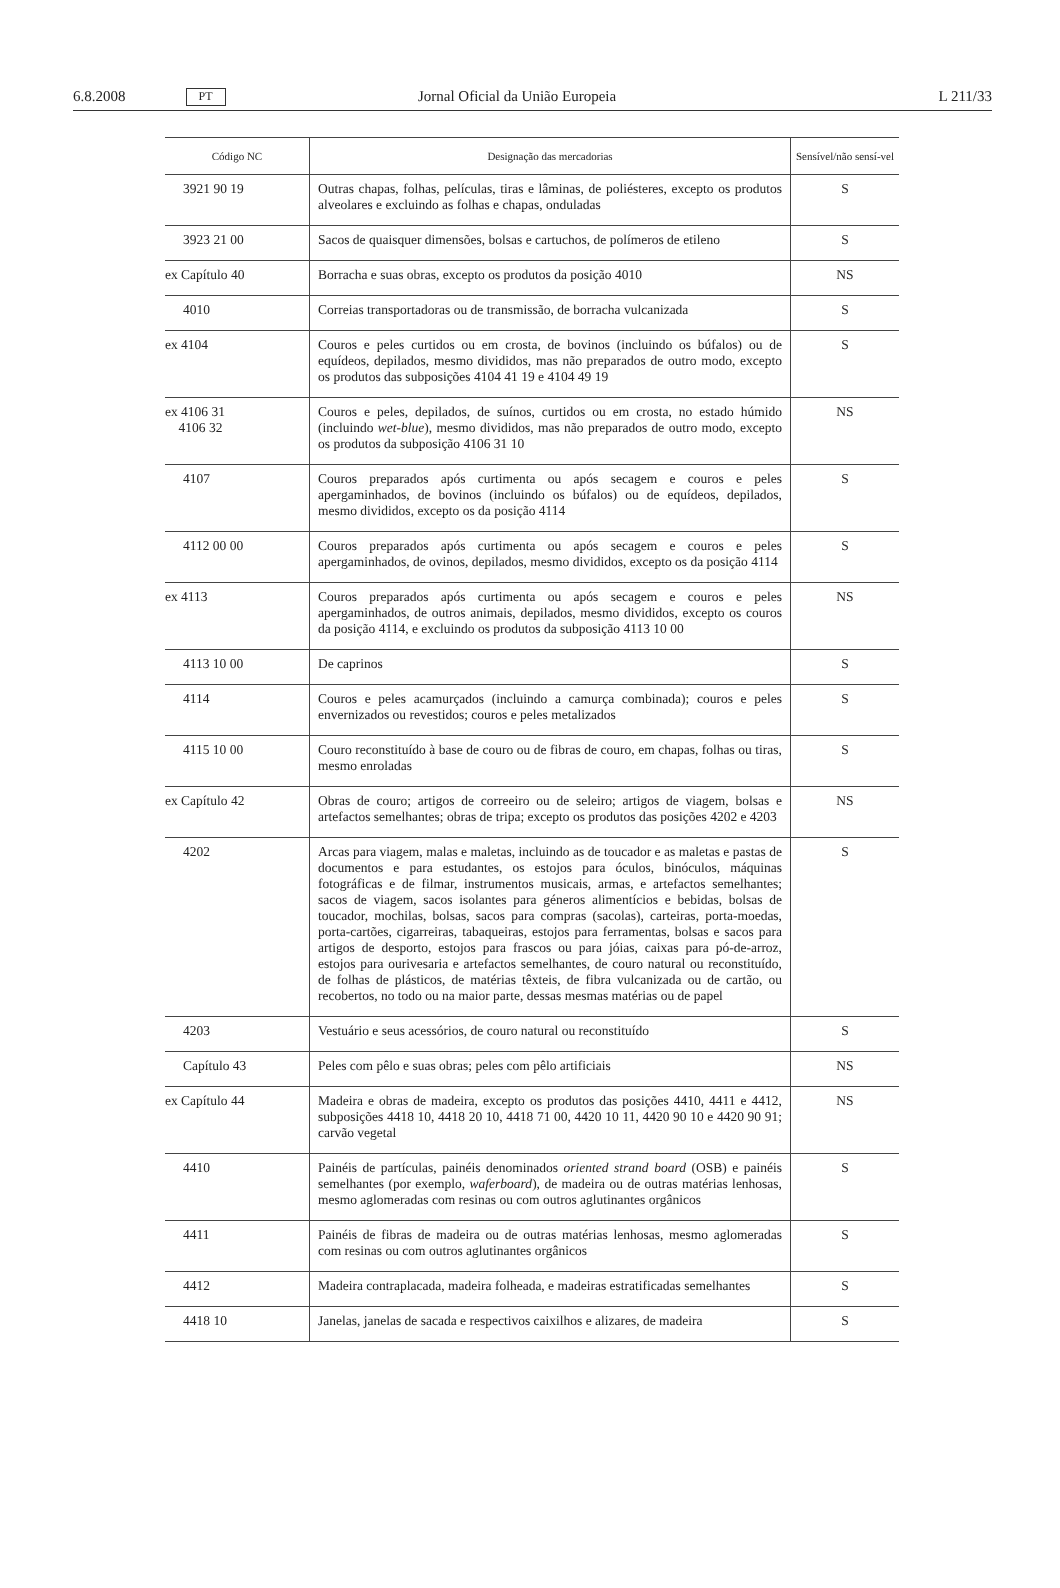6.8.2008 PT Jornal Oficial da União Europeia L 211/33
| Código NC | Designação das mercadorias | Sensível/não sensí-vel |
| --- | --- | --- |
| 3921 90 19 | Outras chapas, folhas, películas, tiras e lâminas, de poliésteres, excepto os produtos alveolares e excluindo as folhas e chapas, onduladas | S |
| 3923 21 00 | Sacos de quaisquer dimensões, bolsas e cartuchos, de polímeros de etileno | S |
| ex Capítulo 40 | Borracha e suas obras, excepto os produtos da posição 4010 | NS |
| 4010 | Correias transportadoras ou de transmissão, de borracha vulcanizada | S |
| ex 4104 | Couros e peles curtidos ou em crosta, de bovinos (incluindo os búfalos) ou de equídeos, depilados, mesmo divididos, mas não preparados de outro modo, excepto os produtos das subposições 4104 41 19 e 4104 49 19 | S |
| ex 4106 31 4106 32 | Couros e peles, depilados, de suínos, curtidos ou em crosta, no estado húmido (incluindo wet-blue ), mesmo divididos, mas não preparados de outro modo, excepto os produtos da subposição 4106 31 10 | NS |
| 4107 | Couros preparados após curtimenta ou após secagem e couros e peles apergaminhados, de bovinos (incluindo os búfalos) ou de equídeos, depilados, mesmo divididos, excepto os da posição 4114 | S |
| 4112 00 00 | Couros preparados após curtimenta ou após secagem e couros e peles apergaminhados, de ovinos, depilados, mesmo divididos, excepto os da posição 4114 | S |
| ex 4113 | Couros preparados após curtimenta ou após secagem e couros e peles apergaminhados, de outros animais, depilados, mesmo divididos, excepto os couros da posição 4114, e excluindo os produtos da subposição 4113 10 00 | NS |
| 4113 10 00 | De caprinos | S |
| 4114 | Couros e peles acamurçados (incluindo a camurça combinada); couros e peles envernizados ou revestidos; couros e peles metalizados | S |
| 4115 10 00 | Couro reconstituído à base de couro ou de fibras de couro, em chapas, folhas ou tiras, mesmo enroladas | S |
| ex Capítulo 42 | Obras de couro; artigos de correeiro ou de seleiro; artigos de viagem, bolsas e artefactos semelhantes; obras de tripa; excepto os produtos das posições 4202 e 4203 | NS |
| 4202 | Arcas para viagem, malas e maletas, incluindo as de toucador e as maletas e pastas de documentos e para estudantes, os estojos para óculos, binóculos, máquinas fotográficas e de filmar, instrumentos musicais, armas, e artefactos semelhantes; sacos de viagem, sacos isolantes para géneros alimentícios e bebidas, bolsas de toucador, mochilas, bolsas, sacos para compras (sacolas), carteiras, porta-moedas, porta-cartões, cigarreiras, tabaqueiras, estojos para ferramentas, bolsas e sacos para artigos de desporto, estojos para frascos ou para jóias, caixas para pó-de-arroz, estojos para ourivesaria e artefactos semelhantes, de couro natural ou reconstituído, de folhas de plásticos, de matérias têxteis, de fibra vulcanizada ou de cartão, ou recobertos, no todo ou na maior parte, dessas mesmas matérias ou de papel | S |
| 4203 | Vestuário e seus acessórios, de couro natural ou reconstituído | S |
| Capítulo 43 | Peles com pêlo e suas obras; peles com pêlo artificiais | NS |
| ex Capítulo 44 | Madeira e obras de madeira, excepto os produtos das posições 4410, 4411 e 4412, subposições 4418 10, 4418 20 10, 4418 71 00, 4420 10 11, 4420 90 10 e 4420 90 91; carvão vegetal | NS |
| 4410 | Painéis de partículas, painéis denominados oriented strand board (OSB) e painéis semelhantes (por exemplo, waferboard ), de madeira ou de outras matérias lenhosas, mesmo aglomeradas com resinas ou com outros aglutinantes orgânicos | S |
| 4411 | Painéis de fibras de madeira ou de outras matérias lenhosas, mesmo aglomeradas com resinas ou com outros aglutinantes orgânicos | S |
| 4412 | Madeira contraplacada, madeira folheada, e madeiras estratificadas semelhantes | S |
| 4418 10 | Janelas, janelas de sacada e respectivos caixilhos e alizares, de madeira | S |